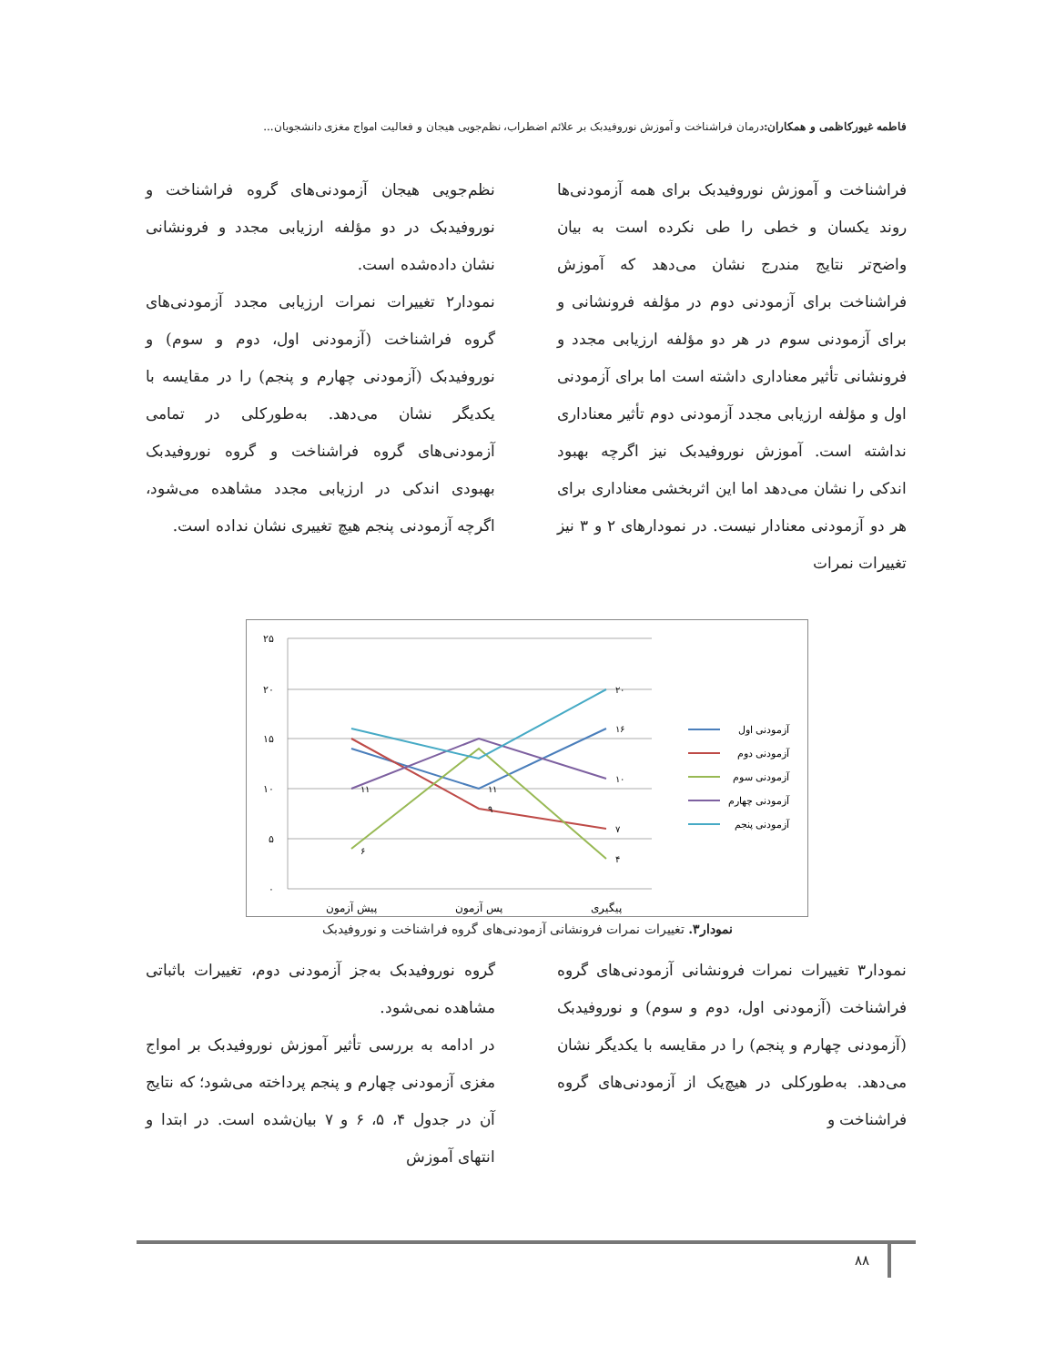فاطمه غیورکاظمی و همکاران: درمان فراشناخت و آموزش نوروفیدبک بر علائم اضطراب، نظم‌جویی هیجان و فعالیت امواج مغزی دانشجویان...
فراشناخت و آموزش نوروفیدبک برای همه آزمودنی‌ها روند یکسان و خطی را طی نکرده است به بیان واضح‌تر نتایج مندرج نشان می‌دهد که آموزش فراشناخت برای آزمودنی دوم در مؤلفه فرونشانی و برای آزمودنی سوم در هر دو مؤلفه ارزیابی مجدد و فرونشانی تأثیر معناداری داشته است اما برای آزمودنی اول و مؤلفه ارزیابی مجدد آزمودنی دوم تأثیر معناداری نداشته است. آموزش نوروفیدبک نیز اگرچه بهبود اندکی را نشان می‌دهد اما این اثربخشی معناداری برای هر دو آزمودنی معنادار نیست. در نمودارهای ۲ و ۳ نیز تغییرات نمرات
نظم‌جویی هیجان آزمودنی‌های گروه فراشناخت و نوروفیدبک در دو مؤلفه ارزیابی مجدد و فرونشانی نشان داده‌شده است.
نمودار۲ تغییرات نمرات ارزیابی مجدد آزمودنی‌های گروه فراشناخت (آزمودنی اول، دوم و سوم) و نوروفیدبک (آزمودنی چهارم و پنجم) را در مقایسه با یکدیگر نشان می‌دهد. به‌طورکلی در تمامی آزمودنی‌های گروه فراشناخت و گروه نوروفیدبک بهبودی اندکی در ارزیابی مجدد مشاهده می‌شود، اگرچه آزمودنی پنجم هیچ تغییری نشان نداده است.
۲۵
۲۰
۱۵
۱۰
۵
۰
پیش آزمون
پس آزمون
پیگیری
۱۶
۷
۴
۱۰
۲۰
۶
۱۱
۱۱
۹
آزمودنی اول
آزمودنی دوم
آزمودنی سوم
آزمودنی چهارم
آزمودنی پنجم
نمودار۳. تغییرات نمرات فرونشانی آزمودنی‌های گروه فراشناخت و نوروفیدبک
نمودار۳ تغییرات نمرات فرونشانی آزمودنی‌های گروه فراشناخت (آزمودنی اول، دوم و سوم) و نوروفیدبک (آزمودنی چهارم و پنجم) را در مقایسه با یکدیگر نشان می‌دهد. به‌طورکلی در هیچ‌یک از آزمودنی‌های گروه فراشناخت و
گروه نوروفیدبک به‌جز آزمودنی دوم، تغییرات باثباتی مشاهده نمی‌شود.
در ادامه به بررسی تأثیر آموزش نوروفیدبک بر امواج مغزی آزمودنی چهارم و پنجم پرداخته می‌شود؛ که نتایج آن در جدول ۴، ۵، ۶ و ۷ بیان‌شده است. در ابتدا و انتهای آموزش
۸۸